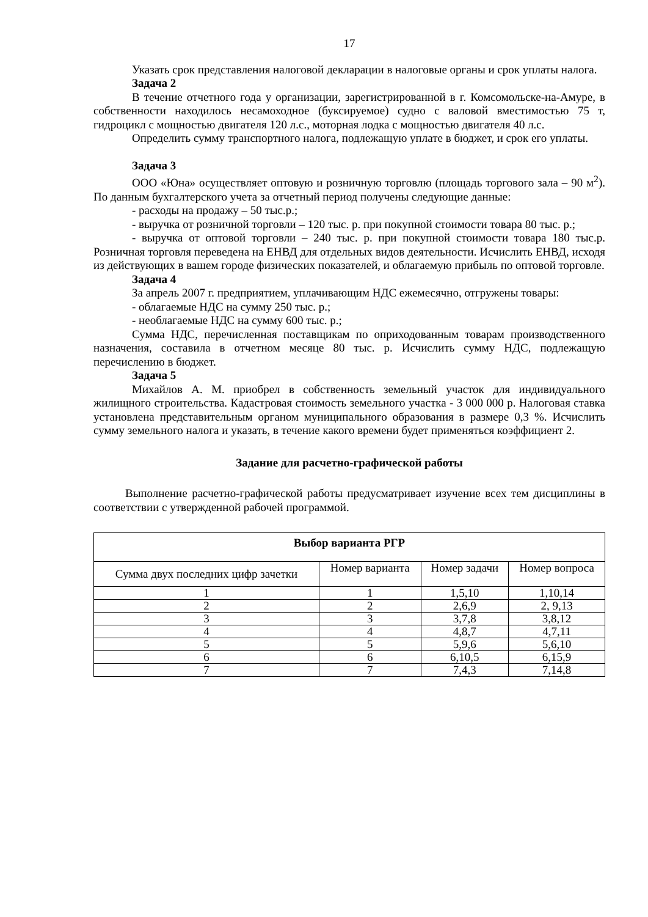17
Указать срок представления налоговой декларации в налоговые органы и срок уплаты налога.
Задача 2
В течение отчетного года у организации, зарегистрированной в г. Комсомольске-на-Амуре, в собственности находилось несамоходное (буксируемое) судно с валовой вместимостью 75 т, гидроцикл с мощностью двигателя 120 л.с., моторная лодка с мощностью двигателя 40 л.с.
Определить сумму транспортного налога, подлежащую уплате в бюджет, и срок его уплаты.
Задача 3
ООО «Юна» осуществляет оптовую и розничную торговлю (площадь торгового зала – 90 м<sup>2</sup>). По данным бухгалтерского учета за отчетный период получены следующие данные:
- расходы на продажу – 50 тыс.р.;
- выручка от розничной торговли – 120 тыс. р. при покупной стоимости товара 80 тыс. р.;
- выручка от оптовой торговли – 240 тыс. р. при покупной стоимости товара 180 тыс.р. Розничная торговля переведена на ЕНВД для отдельных видов деятельности. Исчислить ЕНВД, исходя из действующих в вашем городе физических показателей, и облагаемую прибыль по оптовой торговле.
Задача 4
За апрель 2007 г. предприятием, уплачивающим НДС ежемесячно, отгружены товары:
- облагаемые НДС на сумму 250 тыс. р.;
- необлагаемые НДС на сумму 600 тыс. р.;
Сумма НДС, перечисленная поставщикам по оприходованным товарам производственного назначения, составила в отчетном месяце 80 тыс. р. Исчислить сумму НДС, подлежащую перечислению в бюджет.
Задача 5
Михайлов А. М. приобрел в собственность земельный участок для индивидуального жилищного строительства. Кадастровая стоимость земельного участка - 3 000 000 р. Налоговая ставка установлена представительным органом муниципального образования в размере 0,3 %. Исчислить сумму земельного налога и указать, в течение какого времени будет применяться коэффициент 2.
Задание для расчетно-графической работы
Выполнение расчетно-графической работы предусматривает изучение всех тем дисциплины в соответствии с утвержденной рабочей программой.
| Выбор варианта РГР | | | |
| --- | --- | --- | --- |
| Сумма двух последних цифр зачетки | Номер варианта | Номер задачи | Номер вопроса |
| 1 | 1 | 1,5,10 | 1,10,14 |
| 2 | 2 | 2,6,9 | 2, 9,13 |
| 3 | 3 | 3,7,8 | 3,8,12 |
| 4 | 4 | 4,8,7 | 4,7,11 |
| 5 | 5 | 5,9,6 | 5,6,10 |
| 6 | 6 | 6,10,5 | 6,15,9 |
| 7 | 7 | 7,4,3 | 7,14,8 |